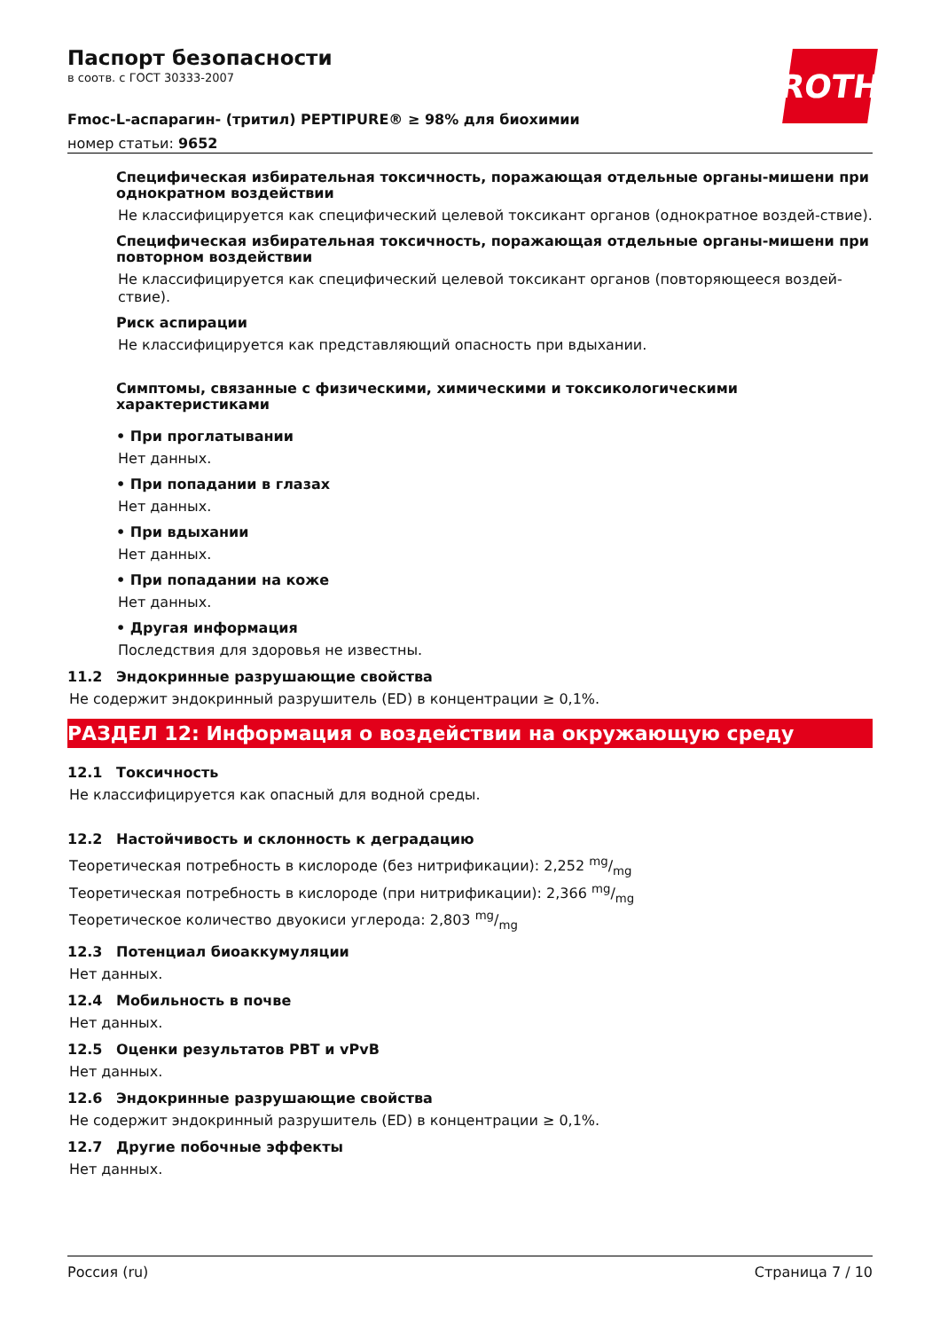ROTH
Паспорт безопасности
в соотв. с ГОСТ 30333-2007
Fmoc-L-аспарагин- (тритил) PEPTIPURE® ≥ 98% для биохимии
номер статьи: 9652
Специфическая избирательная токсичность, поражающая отдельные органы-мишени при однократном воздействии
Не классифицируется как специфический целевой токсикант органов (однократное воздей-ствие).
Специфическая избирательная токсичность, поражающая отдельные органы-мишени при повторном воздействии
Не классифицируется как специфический целевой токсикант органов (повторяющееся воздей-ствие).
Риск аспирации
Не классифицируется как представляющий опасность при вдыхании.
Симптомы, связанные с физическими, химическими и токсикологическими характеристиками
• При проглатывании
Нет данных.
• При попадании в глазах
Нет данных.
• При вдыхании
Нет данных.
• При попадании на коже
Нет данных.
• Другая информация
Последствия для здоровья не известны.
11.2 Эндокринные разрушающие свойства
Не содержит эндокринный разрушитель (ED) в концентрации ≥ 0,1%.
РАЗДЕЛ 12: Информация о воздействии на окружающую среду
12.1 Токсичность
Не классифицируется как опасный для водной среды.
12.2 Настойчивость и склонность к деградацию
Теоретическая потребность в кислороде (без нитрификации): 2,252 mg/mg
Теоретическая потребность в кислороде (при нитрификации): 2,366 mg/mg
Теоретическое количество двуокиси углерода: 2,803 mg/mg
12.3 Потенциал биоаккумуляции
Нет данных.
12.4 Мобильность в почве
Нет данных.
12.5 Оценки результатов PBT и vPvB
Нет данных.
12.6 Эндокринные разрушающие свойства
Не содержит эндокринный разрушитель (ED) в концентрации ≥ 0,1%.
12.7 Другие побочные эффекты
Нет данных.
Россия (ru) Страница 7 / 10